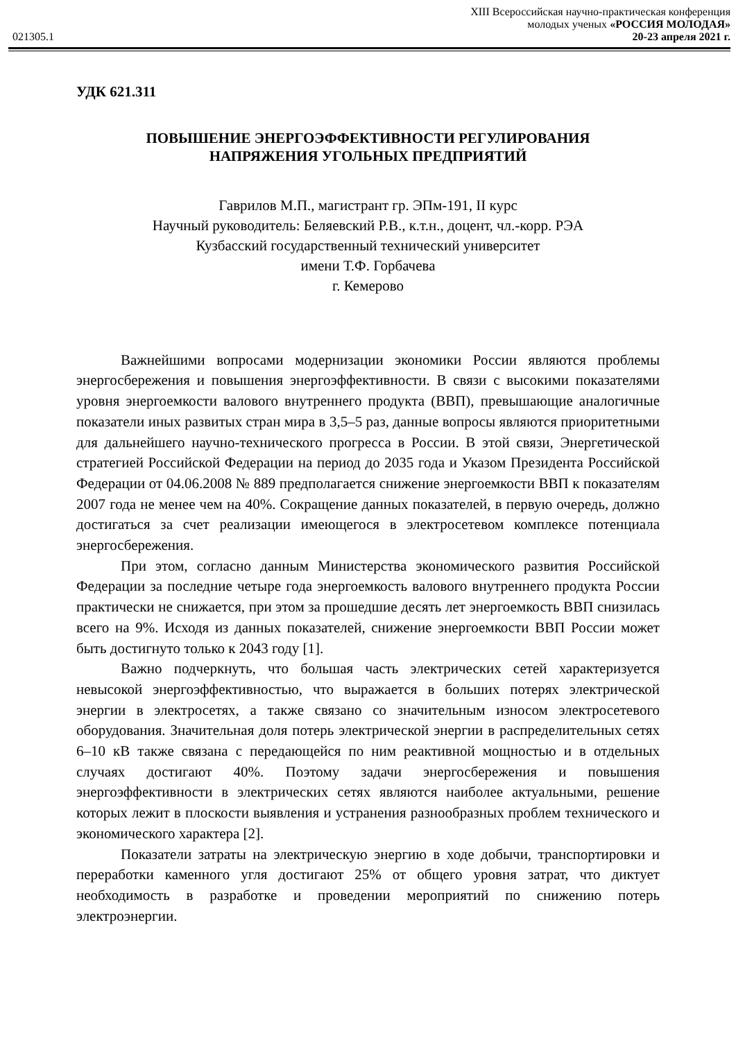021305.1
XIII Всероссийская научно-практическая конференция
молодых ученых «РОССИЯ МОЛОДАЯ»
20-23 апреля 2021 г.
УДК 621.311
ПОВЫШЕНИЕ ЭНЕРГОЭФФЕКТИВНОСТИ РЕГУЛИРОВАНИЯ
НАПРЯЖЕНИЯ УГОЛЬНЫХ ПРЕДПРИЯТИЙ
Гаврилов М.П., магистрант гр. ЭПм-191, II курс
Научный руководитель: Беляевский Р.В., к.т.н., доцент, чл.-корр. РЭА
Кузбасский государственный технический университет
имени Т.Ф. Горбачева
г. Кемерово
Важнейшими вопросами модернизации экономики России являются проблемы энергосбережения и повышения энергоэффективности. В связи с высокими показателями уровня энергоемкости валового внутреннего продукта (ВВП), превышающие аналогичные показатели иных развитых стран мира в 3,5–5 раз, данные вопросы являются приоритетными для дальнейшего научно-технического прогресса в России. В этой связи, Энергетической стратегией Российской Федерации на период до 2035 года и Указом Президента Российской Федерации от 04.06.2008 № 889 предполагается снижение энергоемкости ВВП к показателям 2007 года не менее чем на 40%. Сокращение данных показателей, в первую очередь, должно достигаться за счет реализации имеющегося в электросетевом комплексе потенциала энергосбережения.
При этом, согласно данным Министерства экономического развития Российской Федерации за последние четыре года энергоемкость валового внутреннего продукта России практически не снижается, при этом за прошедшие десять лет энергоемкость ВВП снизилась всего на 9%. Исходя из данных показателей, снижение энергоемкости ВВП России может быть достигнуто только к 2043 году [1].
Важно подчеркнуть, что большая часть электрических сетей характеризуется невысокой энергоэффективностью, что выражается в больших потерях электрической энергии в электросетях, а также связано со значительным износом электросетевого оборудования. Значительная доля потерь электрической энергии в распределительных сетях 6–10 кВ также связана с передающейся по ним реактивной мощностью и в отдельных случаях достигают 40%. Поэтому задачи энергосбережения и повышения энергоэффективности в электрических сетях являются наиболее актуальными, решение которых лежит в плоскости выявления и устранения разнообразных проблем технического и экономического характера [2].
Показатели затраты на электрическую энергию в ходе добычи, транспортировки и переработки каменного угля достигают 25% от общего уровня затрат, что диктует необходимость в разработке и проведении мероприятий по снижению потерь электроэнергии.